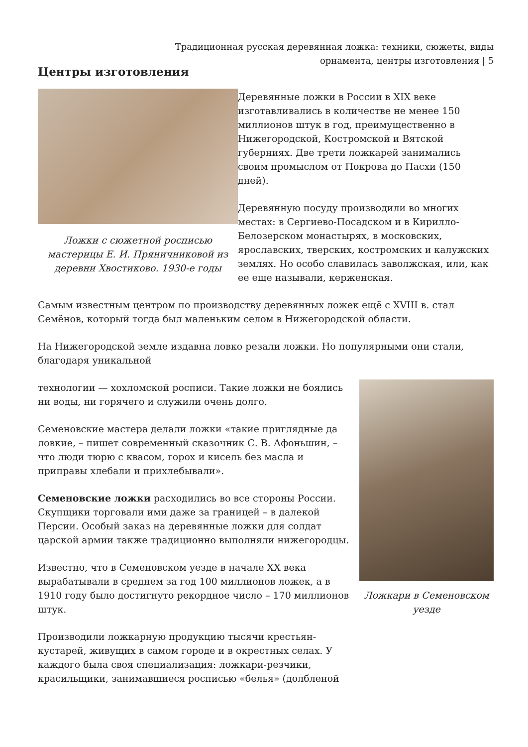Традиционная русская деревянная ложка: техники, сюжеты, виды орнамента, центры изготовления | 5
Центры изготовления
Ложки с сюжетной росписью мастерицы Е. И. Пряничниковой из деревни Хвостиково. 1930-е годы
Деревянные ложки в России в XIX веке изготавливались в количестве не менее 150 миллионов штук в год, преимущественно в Нижегородской, Костромской и Вятской губерниях. Две трети ложкарей занимались своим промыслом от Покрова до Пасхи (150 дней).
Деревянную посуду производили во многих местах: в Сергиево-Посадском и в Кирилло-Белозерском монастырях, в московских, ярославских, тверских, костромских и калужских землях. Но особо славилась заволжская, или, как ее еще называли, керженская.
Самым известным центром по производству деревянных ложек ещё с XVIII в. стал Семёнов, который тогда был маленьким селом в Нижегородской области.
На Нижегородской земле издавна ловко резали ложки. Но популярными они стали, благодаря уникальной
Ложкари в Семеновском уезде
технологии — хохломской росписи. Такие ложки не боялись ни воды, ни горячего и служили очень долго.
Семеновские мастера делали ложки «такие приглядные да ловкие, – пишет современный сказочник С. В. Афоньшин, – что люди тюрю с квасом, горох и кисель без масла и приправы хлебали и прихлебывали».
Семеновские ложки расходились во все стороны России. Скупщики торговали ими даже за границей – в далекой Персии. Особый заказ на деревянные ложки для солдат царской армии также традиционно выполняли нижегородцы.
Известно, что в Семеновском уезде в начале XX века вырабатывали в среднем за год 100 миллионов ложек, а в 1910 году было достигнуто рекордное число – 170 миллионов штук.
Производили ложкарную продукцию тысячи крестьян-кустарей, живущих в самом городе и в окрестных селах. У каждого была своя специализация: ложкари-резчики, красильщики, занимавшиеся росписью «белья» (долбленой